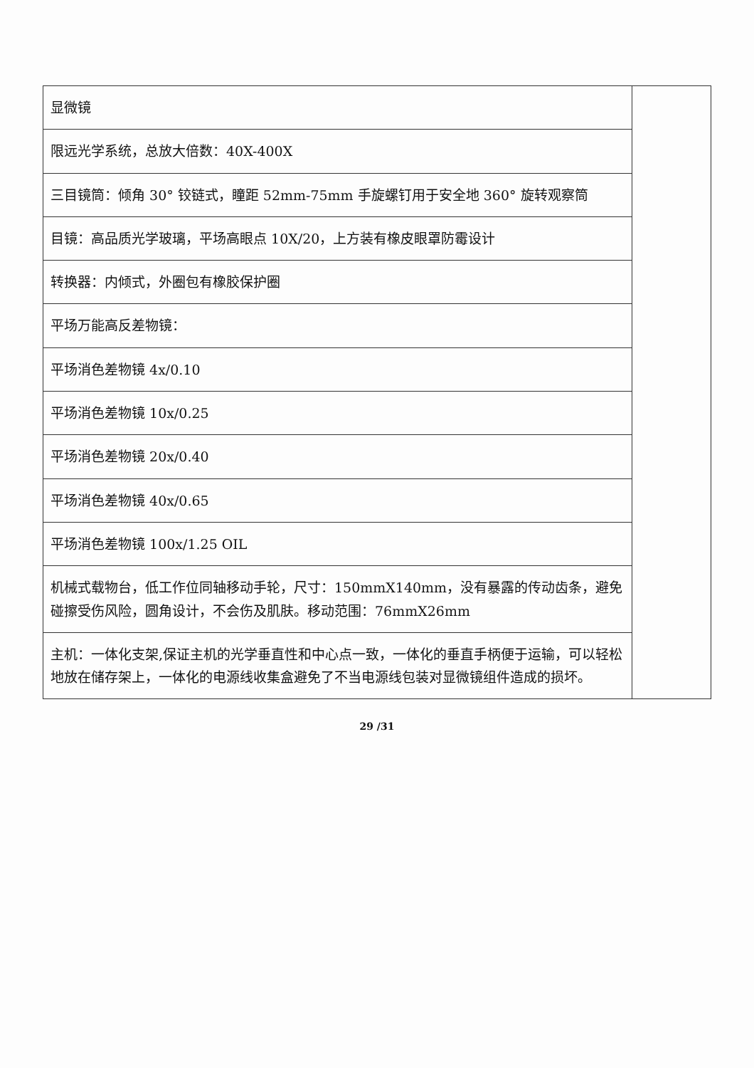| 显微镜 | |
| 限远光学系统，总放大倍数：40X-400X | |
| 三目镜筒：倾角 30° 铰链式，瞳距 52mm-75mm 手旋螺钉用于安全地 360° 旋转观察筒 | |
| 目镜：高品质光学玻璃，平场高眼点 10X/20，上方装有橡皮眼罩防霉设计 | |
| 转换器：内倾式，外圈包有橡胶保护圈 | |
| 平场万能高反差物镜： | |
| 平场消色差物镜 4x/0.10 | |
| 平场消色差物镜 10x/0.25 | |
| 平场消色差物镜 20x/0.40 | |
| 平场消色差物镜 40x/0.65 | |
| 平场消色差物镜 100x/1.25 OIL | |
| 机械式载物台，低工作位同轴移动手轮，尺寸：150mmX140mm，没有暴露的传动齿条，避免碰擦受伤风险，圆角设计，不会伤及肌肤。移动范围：76mmX26mm | |
| 主机：一体化支架,保证主机的光学垂直性和中心点一致，一体化的垂直手柄便于运输，可以轻松地放在储存架上，一体化的电源线收集盒避免了不当电源线包装对显微镜组件造成的损坏。 | |
29 /31